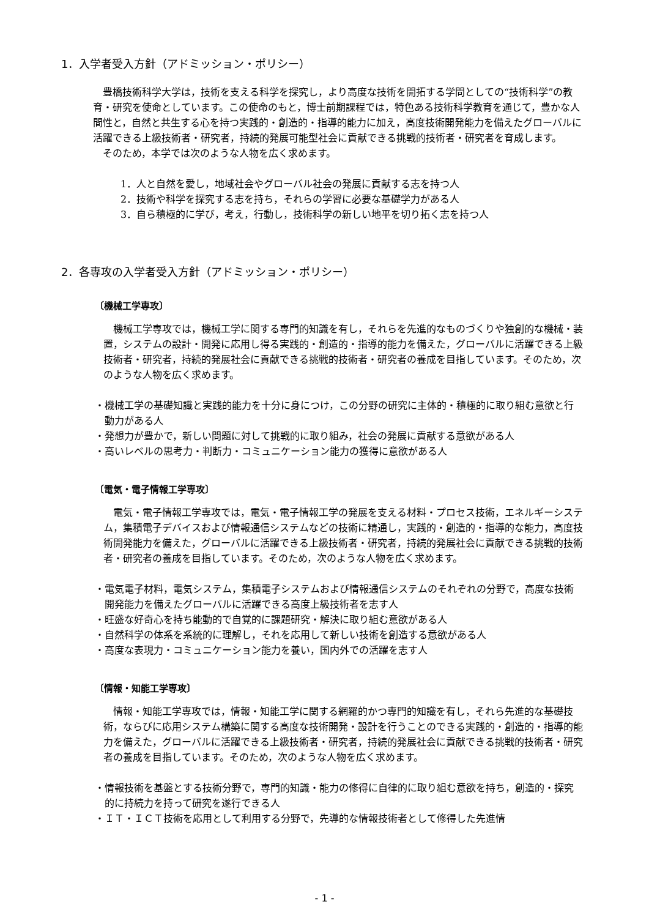1．入学者受入方針（アドミッション・ポリシー）
　豊橋技術科学大学は，技術を支える科学を探究し，より高度な技術を開拓する学問としての“技術科学”の教育・研究を使命としています。この使命のもと，博士前期課程では，特色ある技術科学教育を通じて，豊かな人間性と，自然と共生する心を持つ実践的・創造的・指導的能力に加え，高度技術開発能力を備えたグローバルに活躍できる上級技術者・研究者，持続的発展可能型社会に貢献できる挑戦的技術者・研究者を育成します。
　そのため，本学では次のような人物を広く求めます。
1．人と自然を愛し，地域社会やグローバル社会の発展に貢献する志を持つ人
2．技術や科学を探究する志を持ち，それらの学習に必要な基礎学力がある人
3．自ら積極的に学び，考え，行動し，技術科学の新しい地平を切り拓く志を持つ人
2．各専攻の入学者受入方針（アドミッション・ポリシー）
〔機械工学専攻〕
　機械工学専攻では，機械工学に関する専門的知識を有し，それらを先進的なものづくりや独創的な機械・装置，システムの設計・開発に応用し得る実践的・創造的・指導的能力を備えた，グローバルに活躍できる上級技術者・研究者，持続的発展社会に貢献できる挑戦的技術者・研究者の養成を目指しています。そのため，次のような人物を広く求めます。
・機械工学の基礎知識と実践的能力を十分に身につけ，この分野の研究に主体的・積極的に取り組む意欲と行動力がある人
・発想力が豊かで，新しい問題に対して挑戦的に取り組み，社会の発展に貢献する意欲がある人
・高いレベルの思考力・判断力・コミュニケーション能力の獲得に意欲がある人
〔電気・電子情報工学専攻〕
　電気・電子情報工学専攻では，電気・電子情報工学の発展を支える材料・プロセス技術，エネルギーシステム，集積電子デバイスおよび情報通信システムなどの技術に精通し，実践的・創造的・指導的な能力，高度技術開発能力を備えた，グローバルに活躍できる上級技術者・研究者，持続的発展社会に貢献できる挑戦的技術者・研究者の養成を目指しています。そのため，次のような人物を広く求めます。
・電気電子材料，電気システム，集積電子システムおよび情報通信システムのそれぞれの分野で，高度な技術開発能力を備えたグローバルに活躍できる高度上級技術者を志す人
・旺盛な好奇心を持ち能動的で自覚的に課題研究・解決に取り組む意欲がある人
・自然科学の体系を系統的に理解し，それを応用して新しい技術を創造する意欲がある人
・高度な表現力・コミュニケーション能力を養い，国内外での活躍を志す人
〔情報・知能工学専攻〕
　情報・知能工学専攻では，情報・知能工学に関する網羅的かつ専門的知識を有し，それら先進的な基礎技術，ならびに応用システム構築に関する高度な技術開発・設計を行うことのできる実践的・創造的・指導的能力を備えた，グローバルに活躍できる上級技術者・研究者，持続的発展社会に貢献できる挑戦的技術者・研究者の養成を目指しています。そのため，次のような人物を広く求めます。
・情報技術を基盤とする技術分野で，専門的知識・能力の修得に自律的に取り組む意欲を持ち，創造的・探究的に持続力を持って研究を遂行できる人
・ＩＴ・ＩＣＴ技術を応用として利用する分野で，先導的な情報技術者として修得した先進情
- 1 -